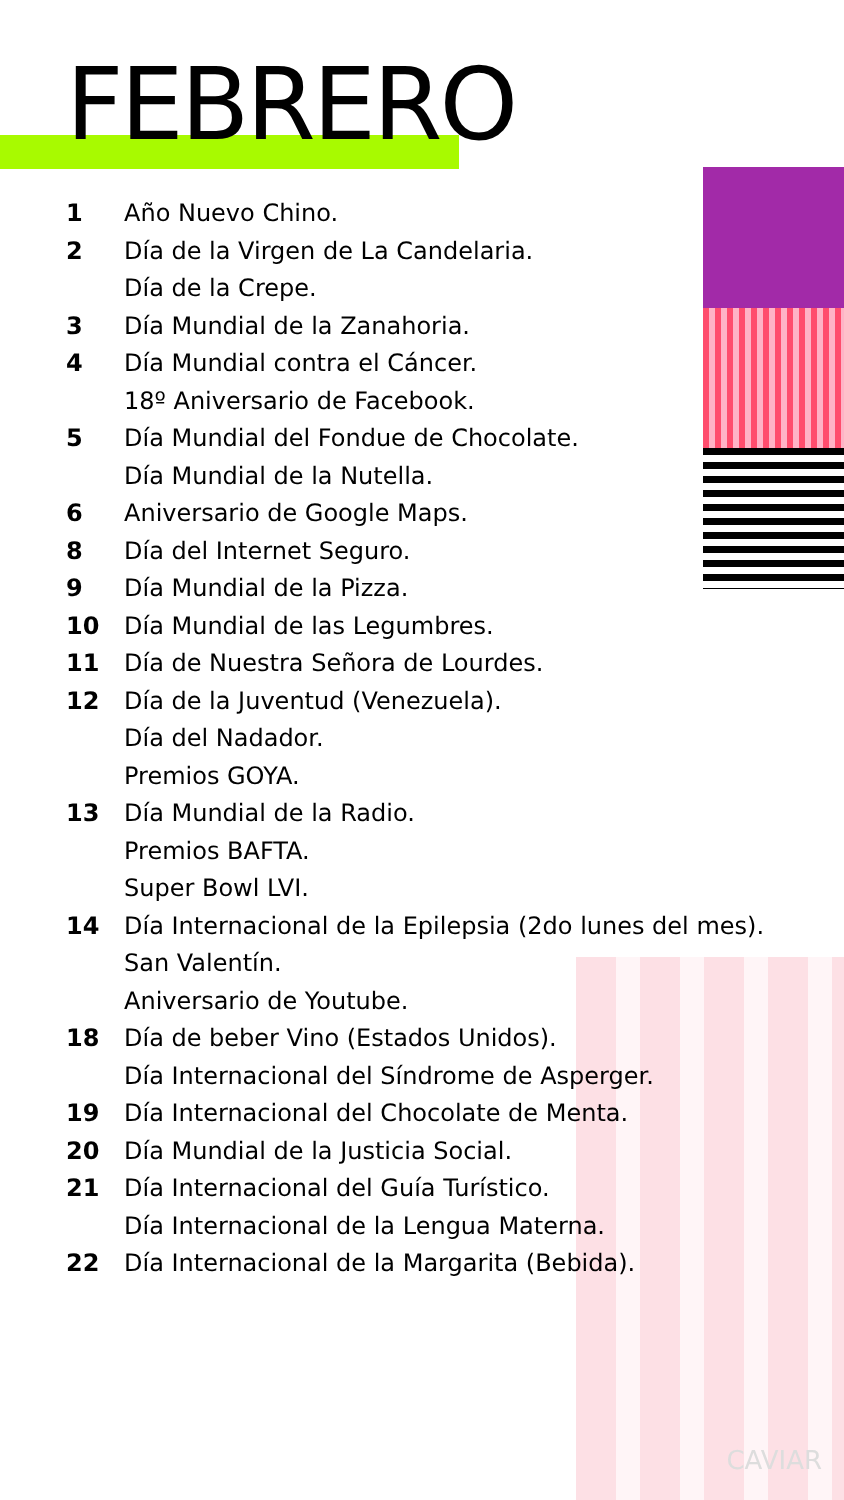FEBRERO
1 Año Nuevo Chino.
2 Día de la Virgen de La Candelaria.
Día de la Crepe.
3 Día Mundial de la Zanahoria.
4 Día Mundial contra el Cáncer.
18º Aniversario de Facebook.
5 Día Mundial del Fondue de Chocolate.
Día Mundial de la Nutella.
6 Aniversario de Google Maps.
8 Día del Internet Seguro.
9 Día Mundial de la Pizza.
10 Día Mundial de las Legumbres.
11 Día de Nuestra Señora de Lourdes.
12 Día de la Juventud (Venezuela).
Día del Nadador.
Premios GOYA.
13 Día Mundial de la Radio.
Premios BAFTA.
Super Bowl LVI.
14 Día Internacional de la Epilepsia (2do lunes del mes).
San Valentín.
Aniversario de Youtube.
18 Día de beber Vino (Estados Unidos).
Día Internacional del Síndrome de Asperger.
19 Día Internacional del Chocolate de Menta.
20 Día Mundial de la Justicia Social.
21 Día Internacional del Guía Turístico.
Día Internacional de la Lengua Materna.
22 Día Internacional de la Margarita (Bebida).
CAVIAR